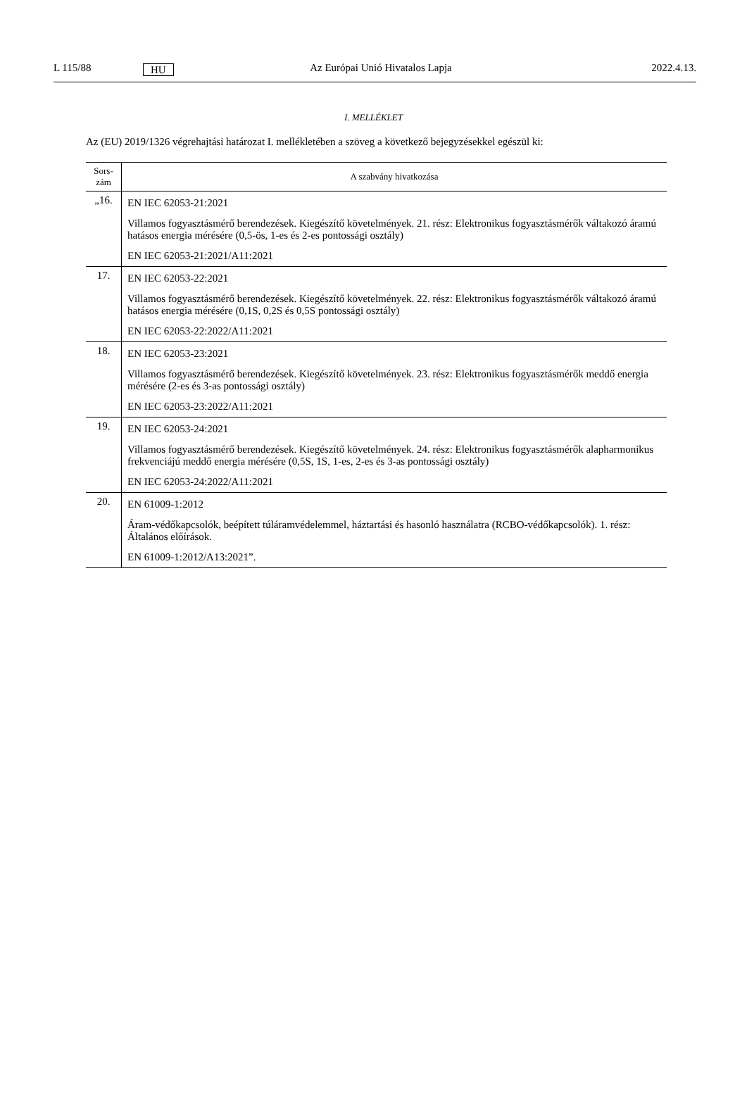L 115/88 HU Az Európai Unió Hivatalos Lapja 2022.4.13.
I. MELLÉKLET
Az (EU) 2019/1326 végrehajtási határozat I. mellékletében a szöveg a következő bejegyzésekkel egészül ki:
| Sors- zám | A szabvány hivatkozása |
| --- | --- |
| „16. | EN IEC 62053-21:2021 Villamos fogyasztásmérő berendezések. Kiegészítő követelmények. 21. rész: Elektronikus fogyasztásmérők váltakozó áramú hatásos energia mérésére (0,5-ös, 1-es és 2-es pontossági osztály) EN IEC 62053-21:2021/A11:2021 |
| 17. | EN IEC 62053-22:2021 Villamos fogyasztásmérő berendezések. Kiegészítő követelmények. 22. rész: Elektronikus fogyasztásmérők váltakozó áramú hatásos energia mérésére (0,1S, 0,2S és 0,5S pontossági osztály) EN IEC 62053-22:2022/A11:2021 |
| 18. | EN IEC 62053-23:2021 Villamos fogyasztásmérő berendezések. Kiegészítő követelmények. 23. rész: Elektronikus fogyasztásmérők meddő energia mérésére (2-es és 3-as pontossági osztály) EN IEC 62053-23:2022/A11:2021 |
| 19. | EN IEC 62053-24:2021 Villamos fogyasztásmérő berendezések. Kiegészítő követelmények. 24. rész: Elektronikus fogyasztásmérők alapharmonikus frekvenciájú meddő energia mérésére (0,5S, 1S, 1-es, 2-es és 3-as pontossági osztály) EN IEC 62053-24:2022/A11:2021 |
| 20. | EN 61009-1:2012 Áram-védőkapcsolók, beépített túláramvédelemmel, háztartási és hasonló használatra (RCBO-védőkapcsolók). 1. rész: Általános előírások. EN 61009-1:2012/A13:2021”. |